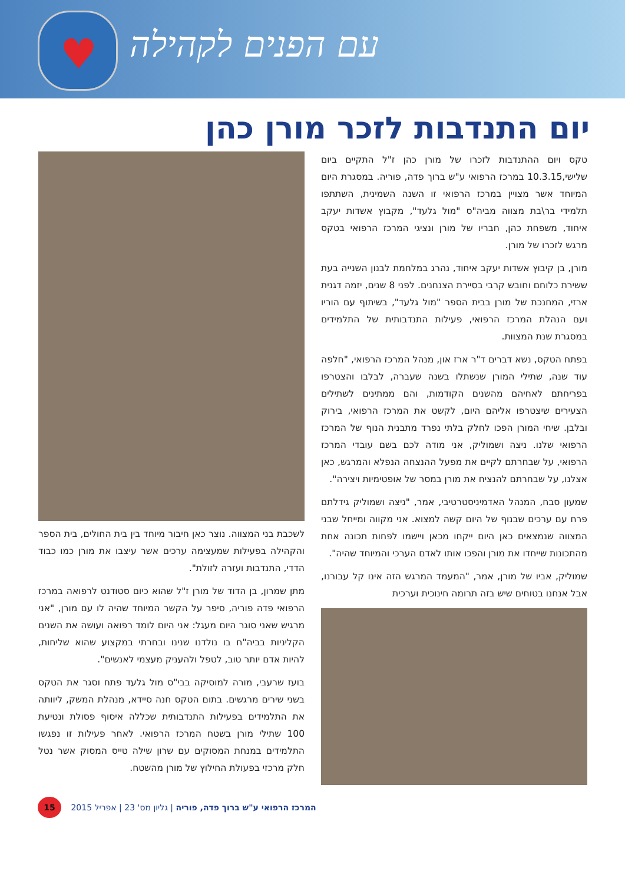♥
עם הפנים לקהילה
יום התנדבות לזכר מורן כהן
טקס ויום ההתנדבות לזכרו של מורן כהן ז"ל התקיים ביום שלישי,10.3.15 במרכז הרפואי ע"ש ברוך פדה, פוריה. במסגרת היום המיוחד אשר מצויין במרכז הרפואי זו השנה השמינית, השתתפו תלמידי בר\בת מצווה מביה"ס "מול גלעד", מקבוץ אשדות יעקב איחוד, משפחת כהן, חבריו של מורן ונציגי המרכז הרפואי בטקס מרגש לזכרו של מורן.
מורן, בן קיבוץ אשדות יעקב איחוד, נהרג במלחמת לבנון השנייה בעת ששירת כלוחם וחובש קרבי בסיירת הצנחנים. לפני 8 שנים, יזמה דגנית ארזי, המחנכת של מורן בבית הספר "מול גלעד", בשיתוף עם הוריו ועם הנהלת המרכז הרפואי, פעילות התנדבותית של התלמידים במסגרת שנת המצוות.
בפתח הטקס, נשא דברים ד"ר ארז און, מנהל המרכז הרפואי, "חלפה עוד שנה, שתילי המורן שנשתלו בשנה שעברה, לבלבו והצטרפו בפריחתם לאחיהם מהשנים הקודמות, והם ממתינים לשתילים הצעירים שיצטרפו אליהם היום, לקשט את המרכז הרפואי, בירוק ובלבן. שיחי המורן הפכו לחלק בלתי נפרד מתבנית הנוף של המרכז הרפואי שלנו. ניצה ושמוליק, אני מודה לכם בשם עובדי המרכז הרפואי, על שבחרתם לקיים את מפעל ההנצחה הנפלא והמרגש, כאן אצלנו, על שבחרתם להנציח את מורן במסר של אופטימיות ויצירה".
שמעון סבח, המנהל האדמיניסטרטיבי, אמר, "ניצה ושמוליק גידלתם פרח עם ערכים שבנוף של היום קשה למצוא. אני מקווה ומייחל שבני המצווה שנמצאים כאן היום ייקחו מכאן ויישמו לפחות תכונה אחת מהתכונות שייחדו את מורן והפכו אותו לאדם הערכי והמיוחד שהיה".
שמוליק, אביו של מורן, אמר, "המעמד המרגש הזה אינו קל עבורנו, אבל אנחנו בטוחים שיש בזה תרומה חינוכית וערכית
לשכבת בני המצווה. נוצר כאן חיבור מיוחד בין בית החולים, בית הספר והקהילה בפעילות שמעצימה ערכים אשר עיצבו את מורן כמו כבוד הדדי, התנדבות ועזרה לזולת".
מתן שמרון, בן הדוד של מורן ז"ל שהוא כיום סטודנט לרפואה במרכז הרפואי פדה פוריה, סיפר על הקשר המיוחד שהיה לו עם מורן, "אני מרגיש שאני סוגר היום מעגל: אני היום לומד רפואה ועושה את השנים הקליניות בביה"ח בו נולדנו שנינו ובחרתי במקצוע שהוא שליחות, להיות אדם יותר טוב, לטפל ולהעניק מעצמי לאנשים".
בועז שרעבי, מורה למוסיקה בבי"ס מול גלעד פתח וסגר את הטקס בשני שירים מרגשים. בתום הטקס חנה סיידא, מנהלת המשק, ליוותה את התלמידים בפעילות התנדבותית שכללה איסוף פסולת ונטיעת 100 שתילי מורן בשטח המרכז הרפואי. לאחר פעילות זו נפגשו התלמידים במנחת המסוקים עם שרון שילה טייס המסוק אשר נטל חלק מרכזי בפעולת החילוץ של מורן מהשטח.
15 המרכז הרפואי ע"ש ברוך פדה, פוריה | גליון מס' 23 | אפריל 2015